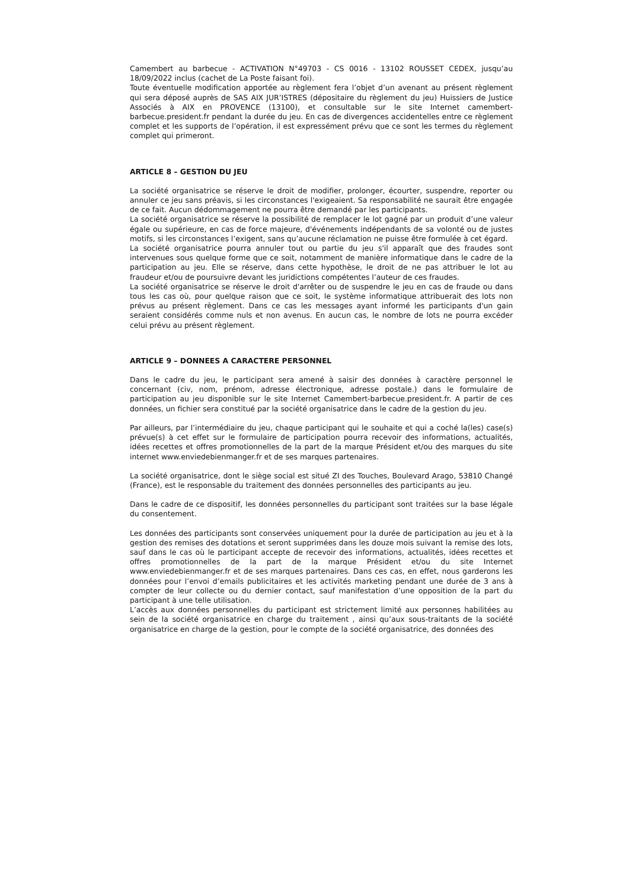Camembert au barbecue - ACTIVATION N°49703 - CS 0016 - 13102 ROUSSET CEDEX, jusqu’au 18/09/2022 inclus (cachet de La Poste faisant foi).
Toute éventuelle modification apportée au règlement fera l’objet d’un avenant au présent règlement qui sera déposé auprès de SAS AIX JUR’ISTRES (dépositaire du règlement du jeu) Huissiers de Justice Associés à AIX en PROVENCE (13100), et consultable sur le site Internet camembert-barbecue.president.fr pendant la durée du jeu. En cas de divergences accidentelles entre ce règlement complet et les supports de l’opération, il est expressément prévu que ce sont les termes du règlement complet qui primeront.
ARTICLE 8 – GESTION DU JEU
La société organisatrice se réserve le droit de modifier, prolonger, écourter, suspendre, reporter ou annuler ce jeu sans préavis, si les circonstances l'exigeaient. Sa responsabilité ne saurait être engagée de ce fait. Aucun dédommagement ne pourra être demandé par les participants.
La société organisatrice se réserve la possibilité de remplacer le lot gagné par un produit d’une valeur égale ou supérieure, en cas de force majeure, d'événements indépendants de sa volonté ou de justes motifs, si les circonstances l’exigent, sans qu’aucune réclamation ne puisse être formulée à cet égard.
La société organisatrice pourra annuler tout ou partie du jeu s'il apparaît que des fraudes sont intervenues sous quelque forme que ce soit, notamment de manière informatique dans le cadre de la participation au jeu. Elle se réserve, dans cette hypothèse, le droit de ne pas attribuer le lot au fraudeur et/ou de poursuivre devant les juridictions compétentes l’auteur de ces fraudes.
La société organisatrice se réserve le droit d'arrêter ou de suspendre le jeu en cas de fraude ou dans tous les cas où, pour quelque raison que ce soit, le système informatique attribuerait des lots non prévus au présent règlement. Dans ce cas les messages ayant informé les participants d'un gain seraient considérés comme nuls et non avenus. En aucun cas, le nombre de lots ne pourra excéder celui prévu au présent règlement.
ARTICLE 9 – DONNEES A CARACTERE PERSONNEL
Dans le cadre du jeu, le participant sera amené à saisir des données à caractère personnel le concernant (civ, nom, prénom, adresse électronique, adresse postale.) dans le formulaire de participation au jeu disponible sur le site Internet Camembert-barbecue.president.fr. A partir de ces données, un fichier sera constitué par la société organisatrice dans le cadre de la gestion du jeu.
Par ailleurs, par l’intermédiaire du jeu, chaque participant qui le souhaite et qui a coché la(les) case(s) prévue(s) à cet effet sur le formulaire de participation pourra recevoir des informations, actualités, idées recettes et offres promotionnelles de la part de la marque Président et/ou des marques du site internet www.enviedebienmanger.fr et de ses marques partenaires.
La société organisatrice, dont le siège social est situé ZI des Touches, Boulevard Arago, 53810 Changé (France), est le responsable du traitement des données personnelles des participants au jeu.
Dans le cadre de ce dispositif, les données personnelles du participant sont traitées sur la base légale du consentement.
Les données des participants sont conservées uniquement pour la durée de participation au jeu et à la gestion des remises des dotations et seront supprimées dans les douze mois suivant la remise des lots, sauf dans le cas où le participant accepte de recevoir des informations, actualités, idées recettes et offres promotionnelles de la part de la marque Président et/ou du site Internet www.enviedebienmanger.fr et de ses marques partenaires. Dans ces cas, en effet, nous garderons les données pour l’envoi d’emails publicitaires et les activités marketing pendant une durée de 3 ans à compter de leur collecte ou du dernier contact, sauf manifestation d’une opposition de la part du participant à une telle utilisation.
L’accès aux données personnelles du participant est strictement limité aux personnes habilitées au sein de la société organisatrice en charge du traitement , ainsi qu’aux sous-traitants de la société organisatrice en charge de la gestion, pour le compte de la société organisatrice, des données des